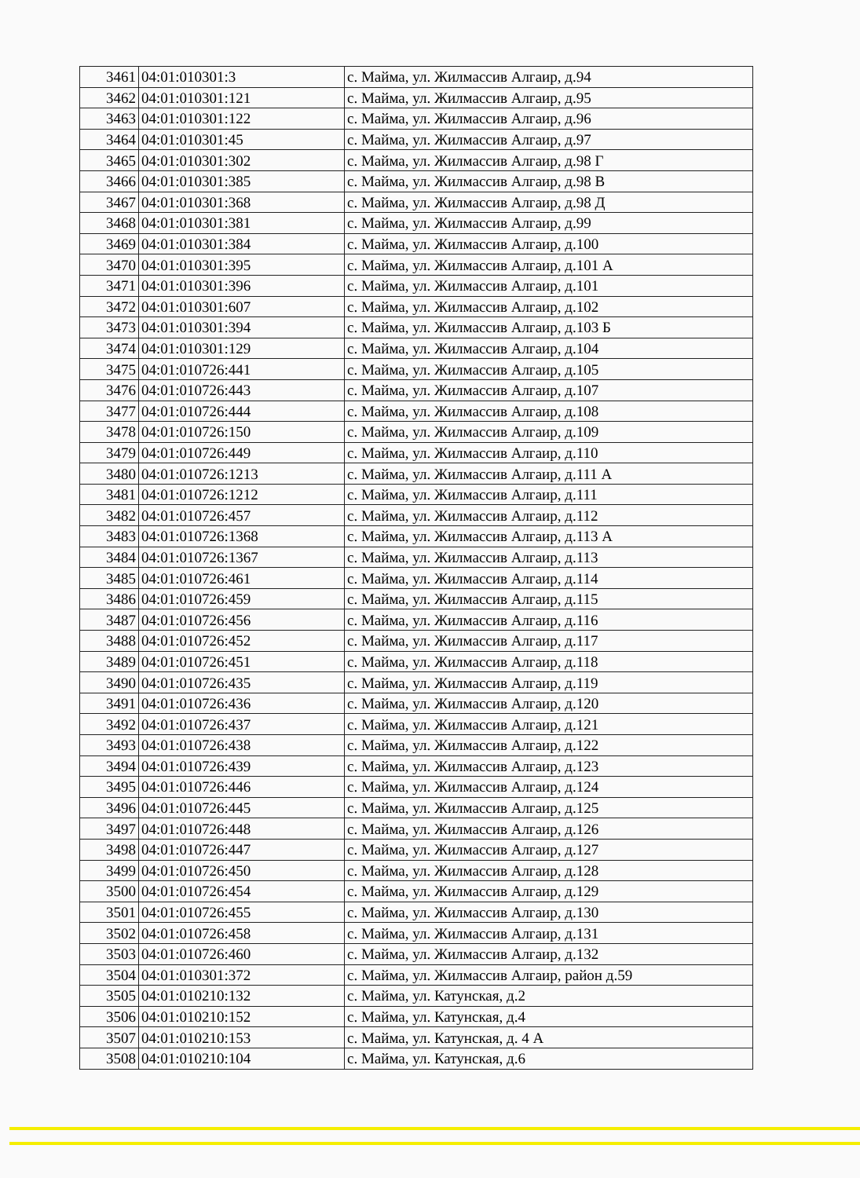| 3461 | 04:01:010301:3 | с. Майма, ул. Жилмассив Алгаир, д.94 |
| 3462 | 04:01:010301:121 | с. Майма, ул. Жилмассив Алгаир, д.95 |
| 3463 | 04:01:010301:122 | с. Майма, ул. Жилмассив Алгаир, д.96 |
| 3464 | 04:01:010301:45 | с. Майма, ул. Жилмассив Алгаир, д.97 |
| 3465 | 04:01:010301:302 | с. Майма, ул. Жилмассив Алгаир, д.98 Г |
| 3466 | 04:01:010301:385 | с. Майма, ул. Жилмассив Алгаир, д.98 В |
| 3467 | 04:01:010301:368 | с. Майма, ул. Жилмассив Алгаир, д.98 Д |
| 3468 | 04:01:010301:381 | с. Майма, ул. Жилмассив Алгаир, д.99 |
| 3469 | 04:01:010301:384 | с. Майма, ул. Жилмассив Алгаир, д.100 |
| 3470 | 04:01:010301:395 | с. Майма, ул. Жилмассив Алгаир, д.101 А |
| 3471 | 04:01:010301:396 | с. Майма, ул. Жилмассив Алгаир, д.101 |
| 3472 | 04:01:010301:607 | с. Майма, ул. Жилмассив Алгаир, д.102 |
| 3473 | 04:01:010301:394 | с. Майма, ул. Жилмассив Алгаир, д.103 Б |
| 3474 | 04:01:010301:129 | с. Майма, ул. Жилмассив Алгаир, д.104 |
| 3475 | 04:01:010726:441 | с. Майма, ул. Жилмассив Алгаир, д.105 |
| 3476 | 04:01:010726:443 | с. Майма, ул. Жилмассив Алгаир, д.107 |
| 3477 | 04:01:010726:444 | с. Майма, ул. Жилмассив Алгаир, д.108 |
| 3478 | 04:01:010726:150 | с. Майма, ул. Жилмассив Алгаир, д.109 |
| 3479 | 04:01:010726:449 | с. Майма, ул. Жилмассив Алгаир, д.110 |
| 3480 | 04:01:010726:1213 | с. Майма, ул. Жилмассив Алгаир, д.111 А |
| 3481 | 04:01:010726:1212 | с. Майма, ул. Жилмассив Алгаир, д.111 |
| 3482 | 04:01:010726:457 | с. Майма, ул. Жилмассив Алгаир, д.112 |
| 3483 | 04:01:010726:1368 | с. Майма, ул. Жилмассив Алгаир, д.113 А |
| 3484 | 04:01:010726:1367 | с. Майма, ул. Жилмассив Алгаир, д.113 |
| 3485 | 04:01:010726:461 | с. Майма, ул. Жилмассив Алгаир, д.114 |
| 3486 | 04:01:010726:459 | с. Майма, ул. Жилмассив Алгаир, д.115 |
| 3487 | 04:01:010726:456 | с. Майма, ул. Жилмассив Алгаир, д.116 |
| 3488 | 04:01:010726:452 | с. Майма, ул. Жилмассив Алгаир, д.117 |
| 3489 | 04:01:010726:451 | с. Майма, ул. Жилмассив Алгаир, д.118 |
| 3490 | 04:01:010726:435 | с. Майма, ул. Жилмассив Алгаир, д.119 |
| 3491 | 04:01:010726:436 | с. Майма, ул. Жилмассив Алгаир, д.120 |
| 3492 | 04:01:010726:437 | с. Майма, ул. Жилмассив Алгаир, д.121 |
| 3493 | 04:01:010726:438 | с. Майма, ул. Жилмассив Алгаир, д.122 |
| 3494 | 04:01:010726:439 | с. Майма, ул. Жилмассив Алгаир, д.123 |
| 3495 | 04:01:010726:446 | с. Майма, ул. Жилмассив Алгаир, д.124 |
| 3496 | 04:01:010726:445 | с. Майма, ул. Жилмассив Алгаир, д.125 |
| 3497 | 04:01:010726:448 | с. Майма, ул. Жилмассив Алгаир, д.126 |
| 3498 | 04:01:010726:447 | с. Майма, ул. Жилмассив Алгаир, д.127 |
| 3499 | 04:01:010726:450 | с. Майма, ул. Жилмассив Алгаир, д.128 |
| 3500 | 04:01:010726:454 | с. Майма, ул. Жилмассив Алгаир, д.129 |
| 3501 | 04:01:010726:455 | с. Майма, ул. Жилмассив Алгаир, д.130 |
| 3502 | 04:01:010726:458 | с. Майма, ул. Жилмассив Алгаир, д.131 |
| 3503 | 04:01:010726:460 | с. Майма, ул. Жилмассив Алгаир, д.132 |
| 3504 | 04:01:010301:372 | с. Майма, ул. Жилмассив Алгаир, район д.59 |
| 3505 | 04:01:010210:132 | с. Майма, ул. Катунская, д.2 |
| 3506 | 04:01:010210:152 | с. Майма, ул. Катунская, д.4 |
| 3507 | 04:01:010210:153 | с. Майма, ул. Катунская, д. 4 А |
| 3508 | 04:01:010210:104 | с. Майма, ул. Катунская, д.6 |